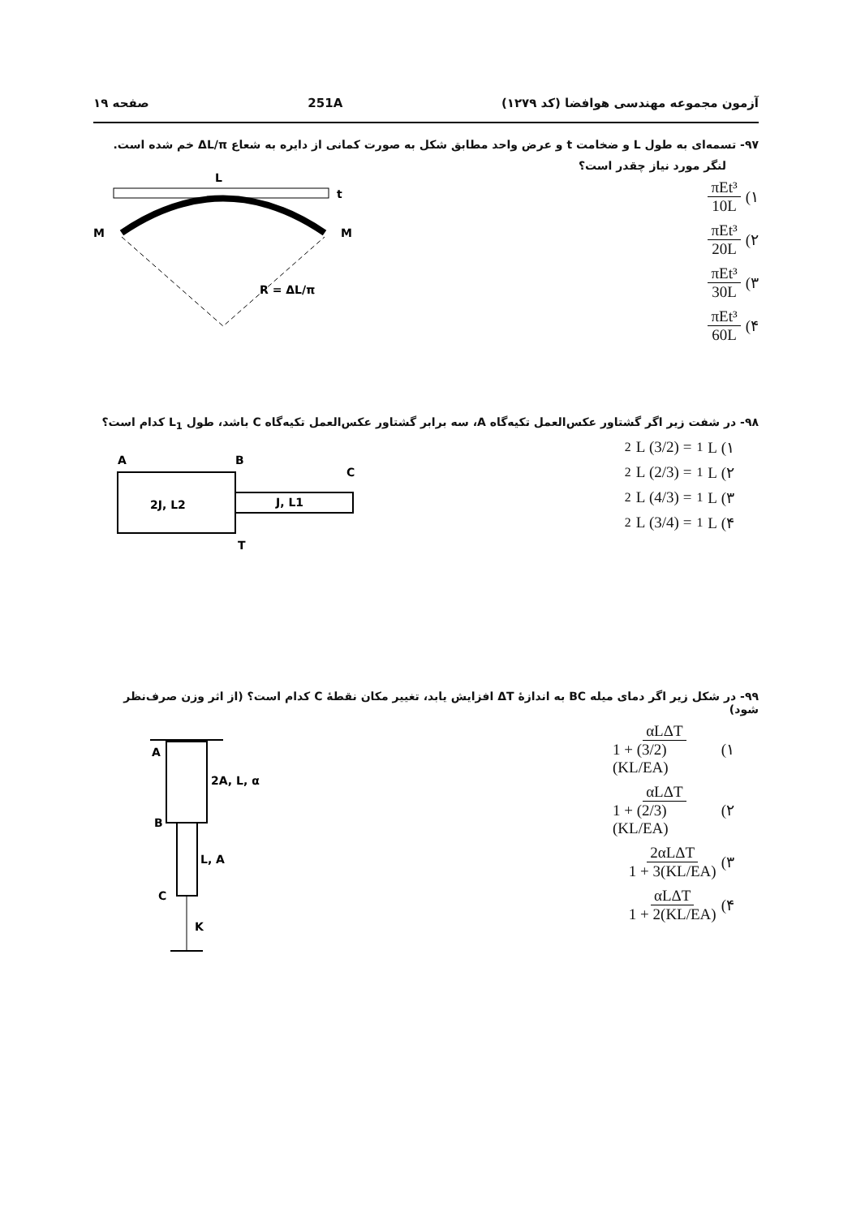آزمون مجموعه مهندسی هوافضا (کد ۱۲۷۹) 251A صفحه ۱۹
۹۷- تسمه‌ای به طول L و ضخامت t و عرض واحد مطابق شکل به صورت کمانی از دایره به شعاع ΔL/π خم شده است.
لنگر مورد نیاز چقدر است؟
۱) πEt³ 10L
۲) πEt³ 20L
۳) πEt³ 30L
۴) πEt³ 60L
L
t
M
M
R = ΔL/π
۹۸- در شفت زیر اگر گشتاور عکس‌العمل تکیه‌گاه A، سه برابر گشتاور عکس‌العمل تکیه‌گاه C باشد، طول L<sub>1</sub> کدام است؟
۱) L<sub>1</sub> = (3/2) L<sub>2</sub>
۲) L<sub>1</sub> = (2/3) L<sub>2</sub>
۳) L<sub>1</sub> = (4/3) L<sub>2</sub>
۴) L<sub>1</sub> = (3/4) L<sub>2</sub>
A
B
C
T
2J, L2
J, L1
۹۹- در شکل زیر اگر دمای میله BC به اندازهٔ ΔT افزایش یابد، تغییر مکان نقطهٔ C کدام است؟ (از اثر وزن صرف‌نظر شود)
۱) αLΔT 1 + (3/2)(KL/EA)
۲) αLΔT 1 + (2/3)(KL/EA)
۳) 2αLΔT 1 + 3(KL/EA)
۴) αLΔT 1 + 2(KL/EA)
A
B
C
K
2A, L, α
L, A